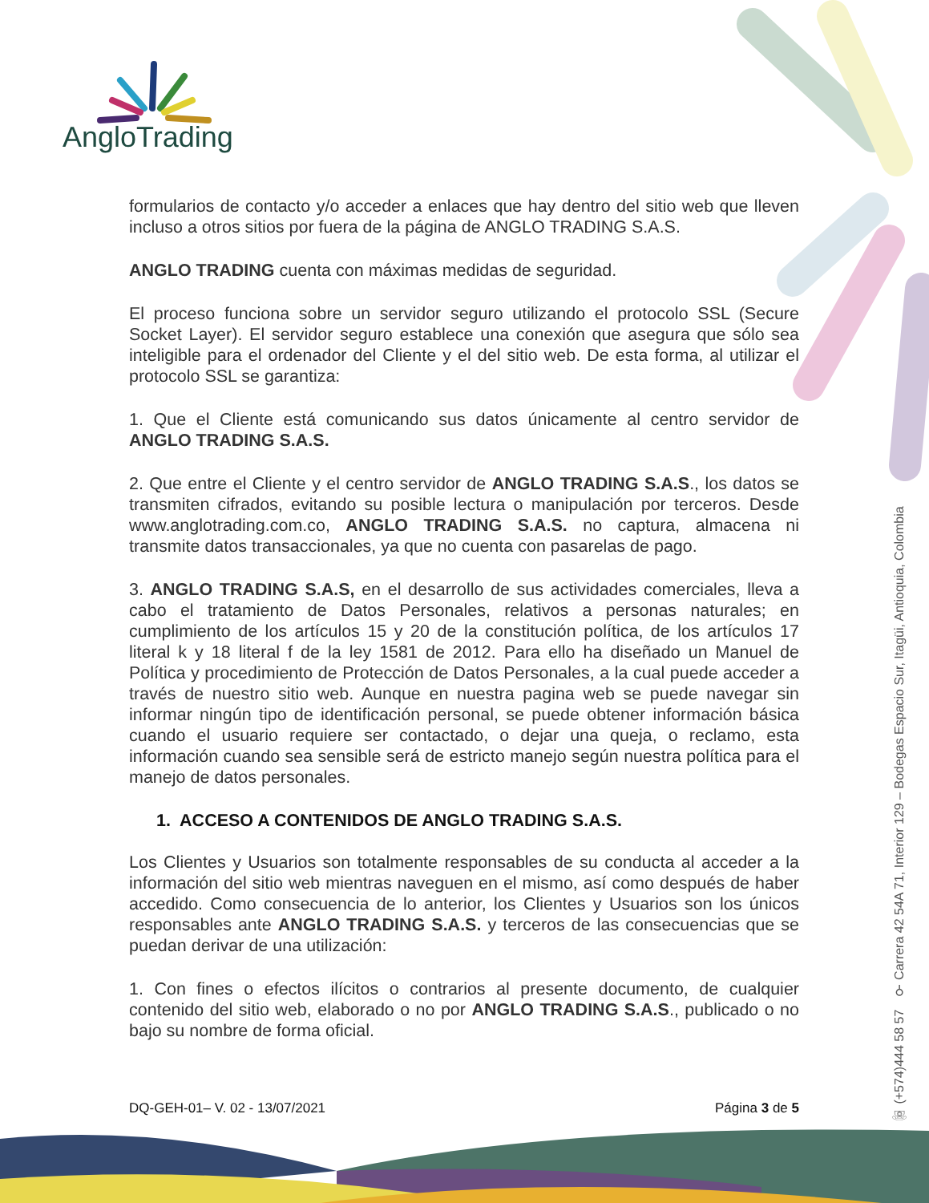AngloTrading
☏ (+574)444 58 57 ⚲ Carrera 42 54A 71, Interior 129 – Bodegas Espacio Sur, Itagüi, Antioquia, Colombia
formularios de contacto y/o acceder a enlaces que hay dentro del sitio web que lleven incluso a otros sitios por fuera de la página de ANGLO TRADING S.A.S.
ANGLO TRADING cuenta con máximas medidas de seguridad.
El proceso funciona sobre un servidor seguro utilizando el protocolo SSL (Secure Socket Layer). El servidor seguro establece una conexión que asegura que sólo sea inteligible para el ordenador del Cliente y el del sitio web. De esta forma, al utilizar el protocolo SSL se garantiza:
1. Que el Cliente está comunicando sus datos únicamente al centro servidor de ANGLO TRADING S.A.S.
2. Que entre el Cliente y el centro servidor de ANGLO TRADING S.A.S., los datos se transmiten cifrados, evitando su posible lectura o manipulación por terceros. Desde www.anglotrading.com.co, ANGLO TRADING S.A.S. no captura, almacena ni transmite datos transaccionales, ya que no cuenta con pasarelas de pago.
3. ANGLO TRADING S.A.S, en el desarrollo de sus actividades comerciales, lleva a cabo el tratamiento de Datos Personales, relativos a personas naturales; en cumplimiento de los artículos 15 y 20 de la constitución política, de los artículos 17 literal k y 18 literal f de la ley 1581 de 2012. Para ello ha diseñado un Manuel de Política y procedimiento de Protección de Datos Personales, a la cual puede acceder a través de nuestro sitio web. Aunque en nuestra pagina web se puede navegar sin informar ningún tipo de identificación personal, se puede obtener información básica cuando el usuario requiere ser contactado, o dejar una queja, o reclamo, esta información cuando sea sensible será de estricto manejo según nuestra política para el manejo de datos personales.
1. ACCESO A CONTENIDOS DE ANGLO TRADING S.A.S.
Los Clientes y Usuarios son totalmente responsables de su conducta al acceder a la información del sitio web mientras naveguen en el mismo, así como después de haber accedido. Como consecuencia de lo anterior, los Clientes y Usuarios son los únicos responsables ante ANGLO TRADING S.A.S. y terceros de las consecuencias que se puedan derivar de una utilización:
1. Con fines o efectos ilícitos o contrarios al presente documento, de cualquier contenido del sitio web, elaborado o no por ANGLO TRADING S.A.S., publicado o no bajo su nombre de forma oficial.
DQ-GEH-01– V. 02 - 13/07/2021 Página 3 de 5